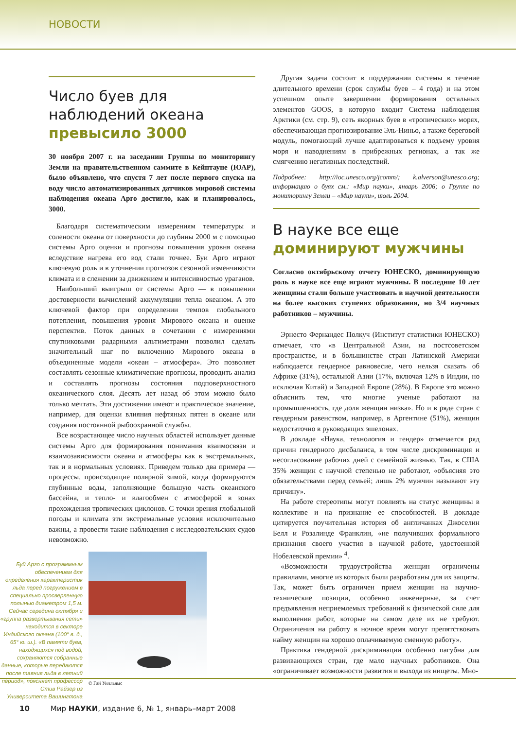НОВОСТИ
Число буев для наблюдений океана превысило 3000
30 ноября 2007 г. на заседании Группы по мониторингу Земли на правительственном саммите в Кейптауне (ЮАР), было объявлено, что спустя 7 лет после первого спуска на воду число автоматизированных датчиков мировой системы наблюдения океана Арго достигло, как и планировалось, 3000.
Благодаря систематическим измерениям температуры и солености океана от поверхности до глубины 2000 м с помощью системы Арго оценки и прогнозы повышения уровня океана вследствие нагрева его вод стали точнее. Буи Арго играют ключевую роль и в уточнении прогнозов сезонной изменчивости климата и в слежении за движением и интенсивностью ураганов.
Наибольший выигрыш от системы Арго — в повышении достоверности вычислений аккумуляции тепла океаном. А это ключевой фактор при определении темпов глобального потепления, повышения уровня Мирового океана и оценке перспектив. Поток данных в сочетании с измерениями спутниковыми радарными альтиметрами позволил сделать значительный шаг по включению Мирового океана в объединенные модели «океан – атмосфера». Это позволяет составлять сезонные климатические прогнозы, проводить анализ и составлять прогнозы состояния подповерхностного океанического слоя. Десять лет назад об этом можно было только мечтать. Эти достижения имеют и практическое значение, например, для оценки влияния нефтяных пятен в океане или создания постоянной рыбоохранной службы.
Все возрастающее число научных областей использует данные системы Арго для формирования понимания взаимосвязи и взаимозависимости океана и атмосферы как в экстремальных, так и в нормальных условиях. Приведем только два примера — процессы, происходящие полярной зимой, когда формируются глубинные воды, заполняющие большую часть океанского бассейна, и тепло- и влагообмен с атмосферой в зонах прохождения тропических циклонов. С точки зрения глобальной погоды и климата эти экстремальные условия исключительно важны, а провести такие наблюдения с исследовательских судов невозможно.
Буй Арго с программным обеспечением для определения характеристик льда перед погружением в специально просверленную полынью диаметром 1,5 м. Сейчас середина октября и «группа развертывания сети» находится в секторе Индийского океана (100° в. д., 65° ю. ш.). «В памяти буев, находящихся под водой, сохраняются собранные данные, которые передаются после таяния льда в летний период», поясняет профессор Стив Райзер из Университета Вашингтона
© Гай Уилльямс
Другая задача состоит в поддержании системы в течение длительного времени (срок службы буев – 4 года) и на этом успешном опыте завершении формирования остальных элементов GOOS, в которую входит Система наблюдения Арктики (см. стр. 9), сеть якорных буев в «тропических» морях, обеспечивающая прогнозирование Эль-Ниньо, а также береговой модуль, помогающий лучше адаптироваться к подъему уровня моря и наводнениям в прибрежных регионах, а так же смягчению негативных последствий.
Подробнее: http://ioc.unesco.org/jcomm/; k.alverson@unesco.org; информацию о буях см.: «Мир науки», январь 2006; о Группе по мониторингу Земли – «Мир науки», июль 2004.
В науке все еще доминируют мужчины
Согласно октябрьскому отчету ЮНЕСКО, доминирующую роль в науке все еще играют мужчины. В последние 10 лет женщины стали больше участвовать в научной деятельности на более высоких ступенях образования, но 3/4 научных работников – мужчины.
Эрнесто Фернандес Полкуч (Институт статистики ЮНЕСКО) отмечает, что «в Центральной Азии, на постсоветском пространстве, и в большинстве стран Латинской Америки наблюдается гендерное равновесие, чего нельзя сказать об Африке (31%), остальной Азии (17%, включая 12% в Индии, но исключая Китай) и Западной Европе (28%). В Европе это можно объяснить тем, что многие ученые работают на промышленность, где доля женщин низка». Но и в ряде стран с гендерным равенством, например, в Аргентине (51%), женщин недостаточно в руководящих эшелонах.
В докладе «Наука, технология и гендер» отмечается ряд причин гендерного дисбаланса, в том числе дискриминация и несогласование рабочих дней с семейной жизнью. Так, в США 35% женщин с научной степенью не работают, «объясняя это обязательствами перед семьей; лишь 2% мужчин называют эту причину».
На работе стереотипы могут повлиять на статус женщины в коллективе и на признание ее способностей. В докладе цитируется поучительная история об англичанках Джоселин Белл и Розалинде Франклин, «не получивших формального признания своего участия в научной работе, удостоенной Нобелевской премии» <sup>4</sup>.
«Возможности трудоустройства женщин ограничены правилами, многие из которых были разработаны для их защиты. Так, может быть ограничен прием женщин на научно-технические позиции, особенно инженерные, за счет предъявления неприемлемых требований к физической силе для выполнения работ, которые на самом деле их не требуют. Ограничения на работу в ночное время могут препятствовать найму женщин на хорошо оплачиваемую сменную работу».
Практика гендерной дискриминации особенно пагубна для развивающихся стран, где мало научных работников. Она «ограничивает возможности развития и выхода из нищеты. Мно-
10 Мир НАУКИ, издание 6, № 1, январь–март 2008